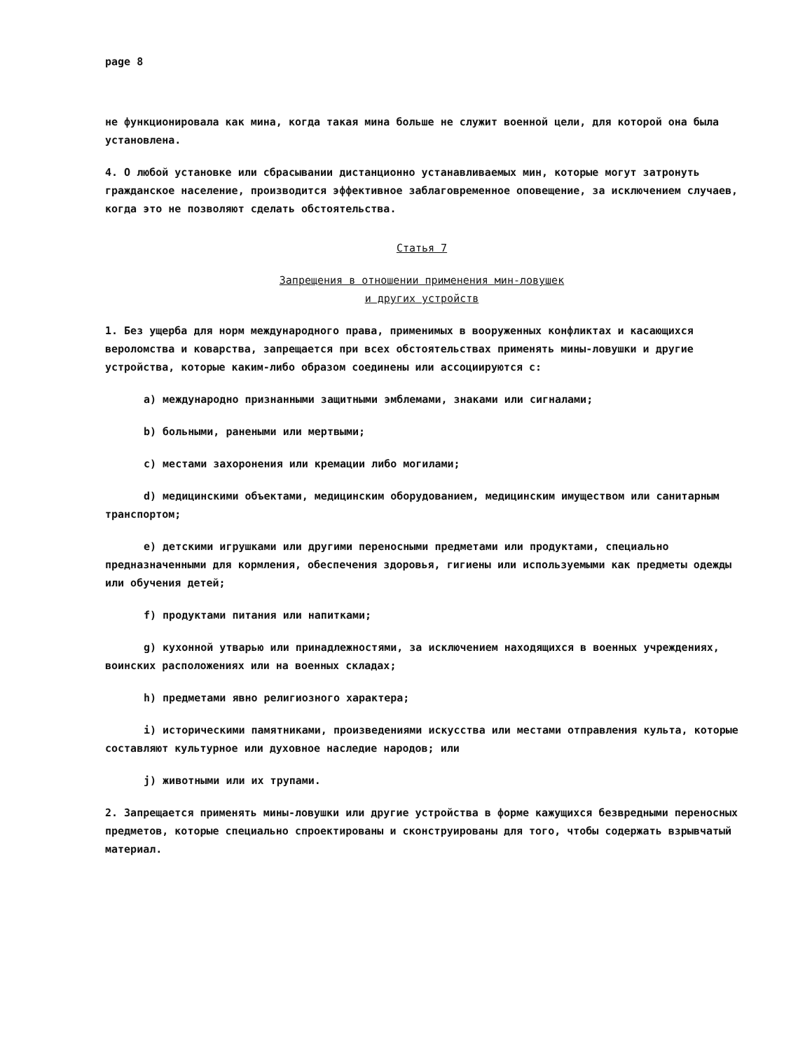page 8
не функционировала как мина, когда такая мина больше не служит военной цели, для которой она была установлена.
4. О любой установке или сбрасывании дистанционно устанавливаемых мин, которые могут затронуть гражданское население, производится эффективное заблаговременное оповещение, за исключением случаев, когда это не позволяют сделать обстоятельства.
Статья 7
Запрещения в отношении применения мин-ловушек
и других устройств
1. Без ущерба для норм международного права, применимых в вооруженных конфликтах и касающихся вероломства и коварства, запрещается при всех обстоятельствах применять мины-ловушки и другие устройства, которые каким-либо образом соединены или ассоциируются с:
a) международно признанными защитными эмблемами, знаками или сигналами;
b) больными, ранеными или мертвыми;
c) местами захоронения или кремации либо могилами;
d) медицинскими объектами, медицинским оборудованием, медицинским имуществом или санитарным транспортом;
e) детскими игрушками или другими переносными предметами или продуктами, специально предназначенными для кормления, обеспечения здоровья, гигиены или используемыми как предметы одежды или обучения детей;
f) продуктами питания или напитками;
g) кухонной утварью или принадлежностями, за исключением находящихся в военных учреждениях, воинских расположениях или на военных складах;
h) предметами явно религиозного характера;
i) историческими памятниками, произведениями искусства или местами отправления культа, которые составляют культурное или духовное наследие народов; или
j) животными или их трупами.
2. Запрещается применять мины-ловушки или другие устройства в форме кажущихся безвредными переносных предметов, которые специально спроектированы и сконструированы для того, чтобы содержать взрывчатый материал.